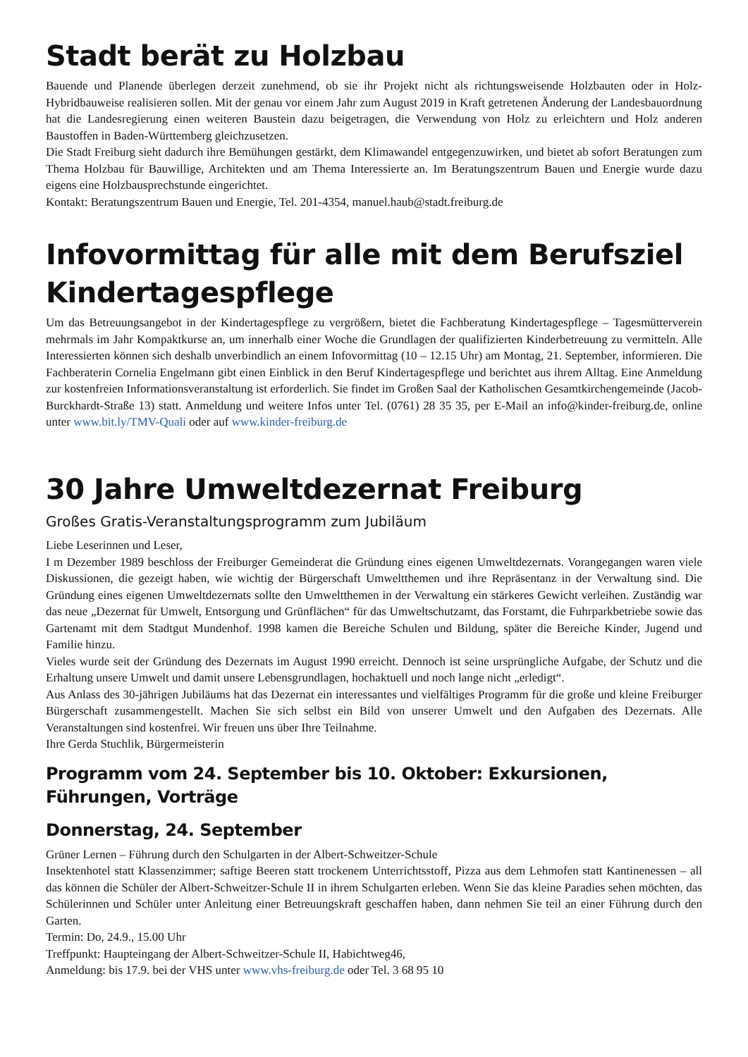Stadt berät zu Holzbau
Bauende und Planende überlegen derzeit zunehmend, ob sie ihr Projekt nicht als richtungsweisende Holzbauten oder in Holz-Hybridbauweise realisieren sollen. Mit der genau vor einem Jahr zum August 2019 in Kraft getretenen Änderung der Landesbauordnung hat die Landesregierung einen weiteren Baustein dazu beigetragen, die Verwendung von Holz zu erleichtern und Holz anderen Baustoffen in Baden-Württemberg gleichzusetzen.
Die Stadt Freiburg sieht dadurch ihre Bemühungen gestärkt, dem Klimawandel entgegenzuwirken, und bietet ab sofort Beratungen zum Thema Holzbau für Bauwillige, Architekten und am Thema Interessierte an. Im Beratungszentrum Bauen und Energie wurde dazu eigens eine Holzbausprechstunde eingerichtet.
Kontakt: Beratungszentrum Bauen und Energie, Tel. 201-4354, manuel.haub@stadt.freiburg.de
Infovormittag für alle mit dem Berufsziel Kindertagespflege
Um das Betreuungsangebot in der Kindertagespflege zu vergrößern, bietet die Fachberatung Kindertagespflege – Tagesmütterverein mehrmals im Jahr Kompaktkurse an, um innerhalb einer Woche die Grundlagen der qualifizierten Kinderbetreuung zu vermitteln. Alle Interessierten können sich deshalb unverbindlich an einem Infovormittag (10 – 12.15 Uhr) am Montag, 21. September, informieren. Die Fachberaterin Cornelia Engelmann gibt einen Einblick in den Beruf Kindertagespflege und berichtet aus ihrem Alltag. Eine Anmeldung zur kostenfreien Informationsveranstaltung ist erforderlich. Sie findet im Großen Saal der Katholischen Gesamtkirchengemeinde (Jacob-Burckhardt-Straße 13) statt. Anmeldung und weitere Infos unter Tel. (0761) 28 35 35, per E-Mail an info@kinder-freiburg.de, online unter www.bit.ly/TMV-Quali oder auf www.kinder-freiburg.de
30 Jahre Umweltdezernat Freiburg
Großes Gratis-Veranstaltungsprogramm zum Jubiläum
Liebe Leserinnen und Leser,
I m Dezember 1989 beschloss der Freiburger Gemeinderat die Gründung eines eigenen Umweltdezernats. Vorangegangen waren viele Diskussionen, die gezeigt haben, wie wichtig der Bürgerschaft Umweltthemen und ihre Repräsentanz in der Verwaltung sind. Die Gründung eines eigenen Umweltdezernats sollte den Umweltthemen in der Verwaltung ein stärkeres Gewicht verleihen. Zuständig war das neue „Dezernat für Umwelt, Entsorgung und Grünflächen“ für das Umweltschutzamt, das Forstamt, die Fuhrparkbetriebe sowie das Gartenamt mit dem Stadtgut Mundenhof. 1998 kamen die Bereiche Schulen und Bildung, später die Bereiche Kinder, Jugend und Familie hinzu.
Vieles wurde seit der Gründung des Dezernats im August 1990 erreicht. Dennoch ist seine ursprüngliche Aufgabe, der Schutz und die Erhaltung unsere Umwelt und damit unsere Lebensgrundlagen, hochaktuell und noch lange nicht „erledigt“.
Aus Anlass des 30-jährigen Jubiläums hat das Dezernat ein interessantes und vielfältiges Programm für die große und kleine Freiburger Bürgerschaft zusammengestellt. Machen Sie sich selbst ein Bild von unserer Umwelt und den Aufgaben des Dezernats. Alle Veranstaltungen sind kostenfrei. Wir freuen uns über Ihre Teilnahme.
Ihre Gerda Stuchlik, Bürgermeisterin
Programm vom 24. September bis 10. Oktober: Exkursionen, Führungen, Vorträge
Donnerstag, 24. September
Grüner Lernen – Führung durch den Schulgarten in der Albert-Schweitzer-Schule
Insektenhotel statt Klassenzimmer; saftige Beeren statt trockenem Unterrichtsstoff, Pizza aus dem Lehmofen statt Kantinenessen – all das können die Schüler der Albert-Schweitzer-Schule II in ihrem Schulgarten erleben. Wenn Sie das kleine Paradies sehen möchten, das Schülerinnen und Schüler unter Anleitung einer Betreuungskraft geschaffen haben, dann nehmen Sie teil an einer Führung durch den Garten.
Termin: Do, 24.9., 15.00 Uhr
Treffpunkt: Haupteingang der Albert-Schweitzer-Schule II, Habichtweg46,
Anmeldung: bis 17.9. bei der VHS unter www.vhs-freiburg.de oder Tel. 3 68 95 10